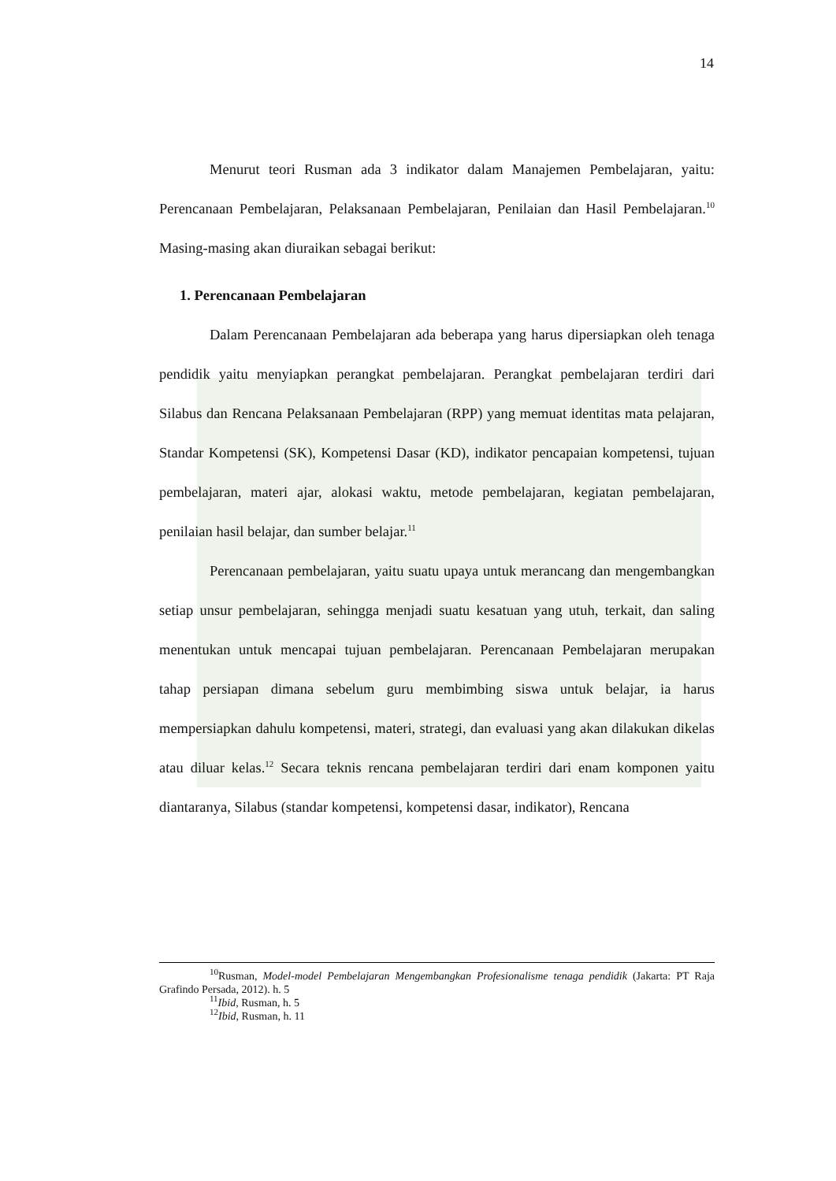14
Menurut teori Rusman ada 3 indikator dalam Manajemen Pembelajaran, yaitu: Perencanaan Pembelajaran, Pelaksanaan Pembelajaran, Penilaian dan Hasil Pembelajaran.<sup>10</sup> Masing-masing akan diuraikan sebagai berikut:
1. Perencanaan Pembelajaran
Dalam Perencanaan Pembelajaran ada beberapa yang harus dipersiapkan oleh tenaga pendidik yaitu menyiapkan perangkat pembelajaran. Perangkat pembelajaran terdiri dari Silabus dan Rencana Pelaksanaan Pembelajaran (RPP) yang memuat identitas mata pelajaran, Standar Kompetensi (SK), Kompetensi Dasar (KD), indikator pencapaian kompetensi, tujuan pembelajaran, materi ajar, alokasi waktu, metode pembelajaran, kegiatan pembelajaran, penilaian hasil belajar, dan sumber belajar.<sup>11</sup>
Perencanaan pembelajaran, yaitu suatu upaya untuk merancang dan mengembangkan setiap unsur pembelajaran, sehingga menjadi suatu kesatuan yang utuh, terkait, dan saling menentukan untuk mencapai tujuan pembelajaran. Perencanaan Pembelajaran merupakan tahap persiapan dimana sebelum guru membimbing siswa untuk belajar, ia harus mempersiapkan dahulu kompetensi, materi, strategi, dan evaluasi yang akan dilakukan dikelas atau diluar kelas.<sup>12</sup> Secara teknis rencana pembelajaran terdiri dari enam komponen yaitu diantaranya, Silabus (standar kompetensi, kompetensi dasar, indikator), Rencana
<sup>10</sup> Rusman, Model-model Pembelajaran Mengembangkan Profesionalisme tenaga pendidik (Jakarta: PT Raja Grafindo Persada, 2012). h. 5
<sup>11</sup> Ibid, Rusman, h. 5
<sup>12</sup> Ibid, Rusman, h. 11